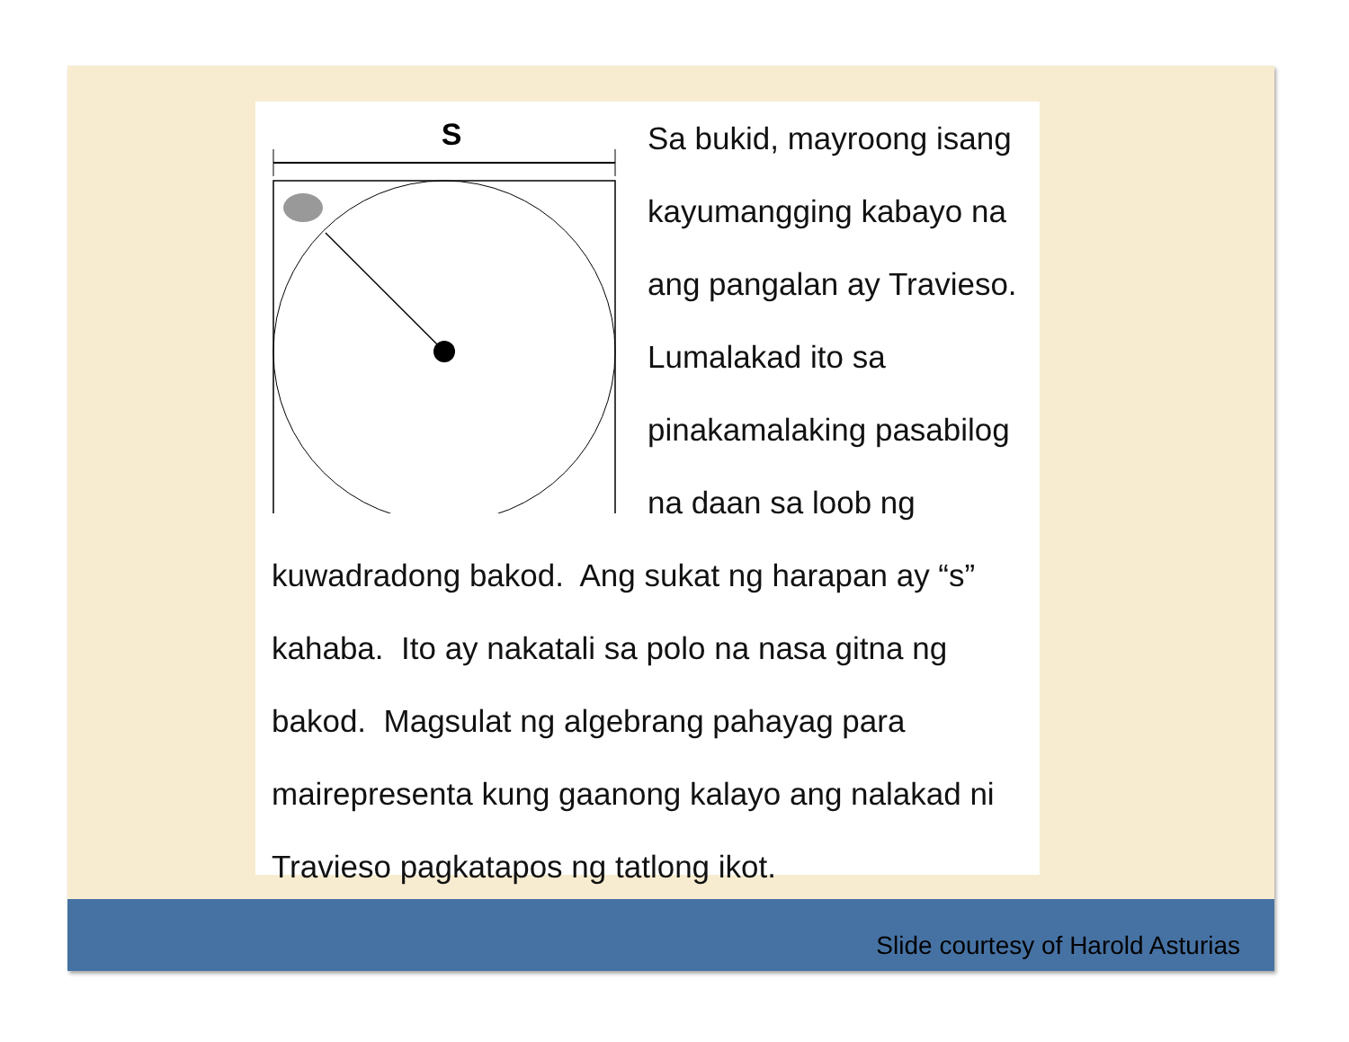S
Sa bukid, mayroong isang kayumangging kabayo na ang pangalan ay Travieso. Lumalakad ito sa pinakamalaking pasabilog na daan sa loob ng kuwadradong bakod. Ang sukat ng harapan ay “s” kahaba. Ito ay nakatali sa polo na nasa gitna ng bakod. Magsulat ng algebrang pahayag para mairepresenta kung gaanong kalayo ang nalakad ni Travieso pagkatapos ng tatlong ikot.
Slide courtesy of Harold Asturias